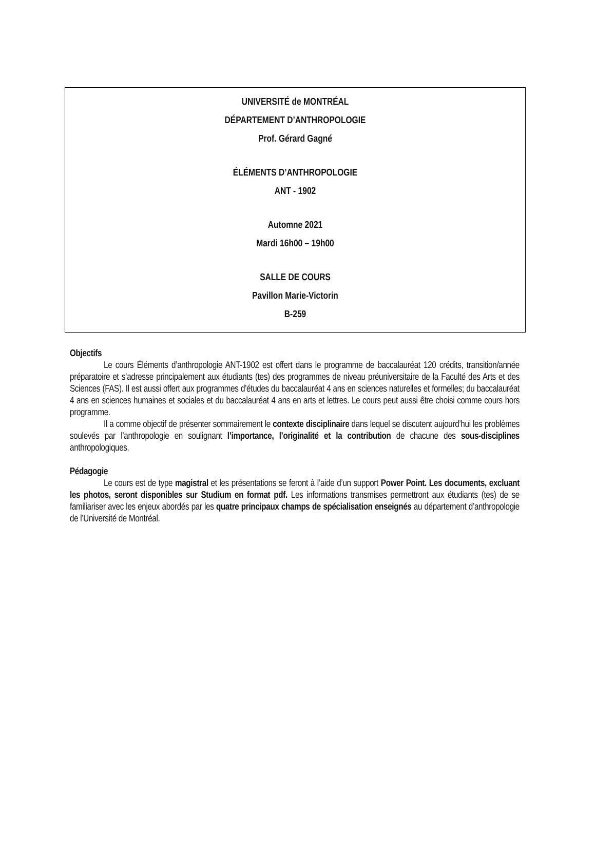UNIVERSITÉ de MONTRÉAL
DÉPARTEMENT D’ANTHROPOLOGIE
Prof. Gérard Gagné
ÉLÉMENTS D’ANTHROPOLOGIE
ANT - 1902
Automne 2021
Mardi 16h00 – 19h00
SALLE DE COURS
Pavillon Marie-Victorin
B-259
Objectifs
Le cours Éléments d’anthropologie ANT-1902 est offert dans le programme de baccalauréat 120 crédits, transition/année préparatoire et s’adresse principalement aux étudiants (tes) des programmes de niveau préuniversitaire de la Faculté des Arts et des Sciences (FAS). Il est aussi offert aux programmes d’études du baccalauréat 4 ans en sciences naturelles et formelles; du baccalauréat 4 ans en sciences humaines et sociales et du baccalauréat 4 ans en arts et lettres. Le cours peut aussi être choisi comme cours hors programme.
Il a comme objectif de présenter sommairement le contexte disciplinaire dans lequel se discutent aujourd’hui les problèmes soulevés par l’anthropologie en soulignant l’importance, l’originalité et la contribution de chacune des sous-disciplines anthropologiques.
Pédagogie
Le cours est de type magistral et les présentations se feront à l’aide d’un support Power Point. Les documents, excluant les photos, seront disponibles sur Studium en format pdf. Les informations transmises permettront aux étudiants (tes) de se familiariser avec les enjeux abordés par les quatre principaux champs de spécialisation enseignés au département d’anthropologie de l’Université de Montréal.